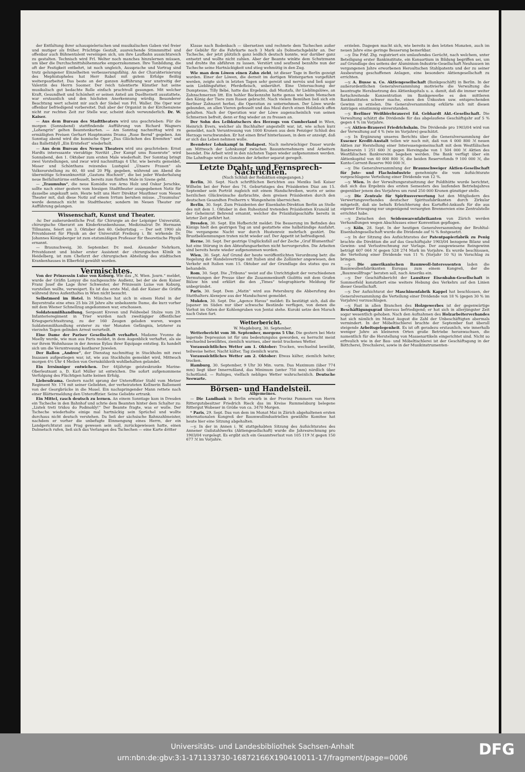der Entfaltung ihrer schauspielerischen und musikalischen Gaben viel freier und mutiger als früher. Prächtige Gestalt, ausreichende Stimmmittel und offenbar auch Bühnentalent vereinigen sich, um ihre Laufbahn aussichtsreich zu gestalten. Technisch wird Frl. Welter noch manches hinzulernen müssen, um über die Durchschnittshöhenmarke emporzukommen. Ihre Tonbildung, die oft der Festigkeit entbehrt, ist noch ungleich, Aussprache und Vortrag sind trotz gelungener Einzelheiten verbesserungsfähig. An der Charakterisierung des Mephistopheles hat Herr Rabot mit gutem Erfolge fleißig weitergearbeitet. Das beste an der ganzen Aufführung war unstreitig der Valentin des Herrn Soomer. Der reich talentierte Künstler hat seine musikalisch gut bedachte Rolle einfach prachtvoll gesungen. Mit welcher Kraft, Gesundheit und Schönheit er seinen Anteil am Duellterzett ausstattete, war erstaunlich und den höchsten Anerkennung würdig. Besonderer Beachtung wert scheint mir auch der Siebel von Frl. Waller. Die Oper war offenbar befriedigend vorbereitet. Daß aber der Organist in der Kirchenszene nicht zur rechten Zeit zur Stelle war, scheint doch verwunderlich. Dr. W. Kaiser.
— Aus dem Bureau des Stadttheaters wird uns geschrieben: Für die morgen (Sonnabend) stattfindende Aufführung von Richard Wagners „Lohengrin“ gelten Beamtenkarten. — Am Sonntag nachmittag wird zu ermäßigten Preisen Gerhart Hauptmanns Drama „Rose Bernd“ gegeben. Am Sonntag abend wird die komische Oper „Das Glöckchen des Eremiten“ und das Ballettidyll „Ein Erntefest“ wiederholt.
— Aus dem Bureau des Neuen Theaters wird uns geschrieben: Ernst Hardts interessante vieraktige Novität „Der Kampf ums Rosenrote“ wird Sonnabend, den 1. Oktober zum ersten Male wiederholt. Der Sonntag bringt zwei Vorstellungen, und zwar wird nachmittags 4 Uhr, wie bereits gemeldet, Moser und Schönthans reizendes Lustspiel „Unsere Frauen“ als Volksvorstellung zu 60, 40 und 20 Pfg. gegeben, während am Abend die übermütige Schwanknovität „Gastons Hochzeit“, die bei jeder Wiederholung neue Beifallsstürme entfesselt, bereits zum fünften Male in Szene geht.
— „Traumulus“, die neue Komödie von Arno Holz und Oskar Jerschke, sollte nach einer gestern vom hiesigen Stadttheater ausgegebenen Notiz für dasselbe angekauft sein. Heute teilt uns Herr Direktor Mauthner vom Neuen Theater mit, daß diese Notiz auf einem Irrtum beruhen müsse. „Traumulus“ werde demnach nicht im Stadttheater, sondern im Neuen Theater zur Aufführung gelangen.
Wissenschaft, Kunst und Theater.
-hc Der außerordentliche Prof. für Chirurgie an der Leipziger Universität, chirurgische Oberarzt am Kinderkrankenhause, Medizinalrat Dr. Hermann Tillmanns, feiert am 3. Oktober den 60. Geburtstag. — Der seit 1900 als Privatdozent für Physik an der Universität Freiburg i. Br. wirkende Dr. Johannes Königsberger ist zum etatsmäßigen Professor für theoretische Physik ernannt.
— Braunschweig, 30. September. Dr. med. Alexander Nehrkorn, Privatdozent und bisher erster Assistent der chirurgischen Klinik in Heidelberg, ist zum Chefarzt der chirurgischen Abteilung des städtischen Krankenhauses in Elberfeld gewählt worden.
Vermischtes.
Von der Prinzessin Luise von Koburg. Wie das „N. Wien. Journ.“ meldet, wurde der Gräfin Lonyay die nachgesuchte Audienz, bei der sie dem Kaiser Franz Josef die Lage ihrer Schwester, der Prinzessin Luise von Koburg, vorstellen wollte, verweigert. Es ist das erste Mal, daß der Kaiser die Gräfin während ihres Aufenthaltes in Wien nicht besucht.
Selbstmord im Hotel. In München hat sich in einem Hotel in der Bayerstraße eine etwa 25 bis 28 Jahre alte unbekannte Dame, die kurz vorher mit dem Wiener Schnellzug angekommen war, erschossen.
Soldatenmißhandlung. Sergeant Kreven und Feldwebel Stolze vom 29. Infanterieregiment in Trier wurden nach zweitägiger öffentlicher Kriegsgerichtssitzung, zu der 160 Zeugen geladen waren, wegen Soldatenmißhandlung ersterer zu vier Monaten Gefängnis, letzterer zu vierzehn Tagen gelinden Arrest verurteilt.
Eine Dame der Pariser Gesellschaft verhaftet. Madame Yvonne de Moelly wurde, wie man aus Paris meldet, in dem Augenblick verhaftet, als sie vor ihrem Wohnhause in der Avenue Eylau ihrer Equipage entstieg. Es handelt sich um die Veruntreuung kostbarer Juwelen.
Der Ballon „Andree“, der Dienstag nachmittag in Stockholm mit zwei Insassen aufgestiegen war, ist, wie aus Stockholm gemeldet wird, Mittwoch morgen 4½ Uhr 4 Meilen von Oernsköldsvik wohlbehalten gelandet.
Ein Irrsinniger entwichen. Der 44jährige geisteskranke Marine-Oberleutnant a. D. Karl Müller ist entwichen. Die sofort aufgenommene Verfolgung des Flüchtigen hatte keinen Erfolg.
Liebesdrama. Gestern nacht sprang der Unteroffizier Stahl vom Metzer Regiment Nr. 174 mit seiner Geliebten, der verheirateten Kellnerin Ballement von der Georgbrücke in die Mosel. Ein nachspringender Mann rettete nach einer Blättermeldung den Unteroffizier. Seine Geliebte ertrank.
Ein Mittel, rasch deutsch zu lernen. An einem Sonntage kam in Dresden ein Tscheche in den Bahnhof und schrie dem Beamten hinter dem Schalter zu: „Listek treti tridou do Podmokly!“ Der Beamte fragte, was er wolle. Der Tscheche wiederholte einige mal hartnäckig sein Sprüchel und wollte durchaus nicht deutsch verstehen. Da ließ der sächsische Bahnzahlmeister, nachdem er vorher die unbefugte Einmengung eines Herrn, der ein Landgerichtsrat aus Prag gewesen sein soll, zurückgewiesen hatte, einen Dolmetsch rufen, ließ sich das Verlangen des Tschechen — eine Karte dritter
Klasse nach Bodenbach — übersetzen und rechnete dem Tschechen außer der Gebühr für die Fahrkarte noch 3 Mark als Dolmetschgebühr an. Der Tscheche, der jetzt plötzlich ganz leidlich deutsch konnte, war darüber ganz entsetzt und wollte nicht zahlen. Aber der Beamte winkte dem Schutzmann und drohte ihn abführen zu lassen. Verstört und seufzend bezahlte nun der Tscheche seine Hartnäckigkeit und stieg wehmütig in den Zug.
Wie man dem Löwen einen Zahn zieht, ist dieser Tage in Berlin gezeigt worden. Einer der Löwen, die derzeit im dortigen Wintergarten vorgeführt werden, zeigte sich in letzten Tagen sehr gereizt und nervös und ließ sogar sein Lieblingsfutter, Pferdefleisch, unberührt. Eine Untersuchung der Dompteuse, Tilly Bébé, hatte das Ergebnis, daß Mustafa, ihr Lieblingslöwe, an Zahnschmerzen litt. Ein hohler Backenzahn hatte genau wie beim Menschen den König der Tiere zum Rasen gebracht. Nach vielem Bemühen ließ sich ein Berliner Zahnarzt herbei, die Operation zu unternehmen. Der Löwe wurde gebunden, an allen Vieren gefesselt und das Maul durch einen Holzblock offen gehalten. Nach der Operation war der Löwe augenscheinlich von seinen Schmerzen befreit, denn er fing wieder an zu fressen an.
Der Sohn des Leibkutschers des Herzogs von Cumberland in Wien, Heinrich Evers, welcher als Buchhalter angestellt war, ist, wie schon kurz gemeldet, nach Veruntreuung von 1000 Kronen aus dem Penziger Schloß des Herzogs verschwunden. Er hat einen Brief hinterlassen, in dem er anzeigt, daß er sich das Leben nehmen wolle.
Beendeter Lohnkampf in Budapest. Nach mehrwöchiger Dauer wurde am Mittwoch der Lohnkampf zwischen Bauunternehmern und Arbeitern beendet. Die Arbeit wird in den nächsten Tagen wieder aufgenommen werden. Die Lohnfrage wird zu Gunsten der Arbeiter separat geregelt.
Letzte Draht- und Fernsprech-Nachrichten.
(Nach Schluß der Redaktion eingegangen.)
Berlin, 30. Sept. Nach schriftlichen Berichten aus Mexiko ließ Kaiser Wilhelm bei der Feier des 74. Geburtstages des Präsidenten Diaz am 15. September sein Porträt zugleich mit einem Handschreiben, worin er seine herzlichen Glückwünsche darbrachte, dem greisen Präsidenten durch den deutschen Gesandten Freiherrn v. Wangenheim überreichen.
Berlin, 30. Sept. Zum Präsidenten der Eisenbahn-Direktion Berlin an Stelle des mit dem 1. Oktober in den Ruhestand tretenden Präsidenten Kranold ist der Geheimrat Behrend ernannt, welcher die Präsidialgeschäfte bereits in letzter Zeit geführt hat.
Dresden, 30. Sept. Ein Hofbericht meldet: Die Besserung im Befinden des Königs hielt den gestrigen Tag an und gestattete eine halbstündige Ausfahrt. Die vergangene Nacht war durch Hustenreiz mehrfach gestört. Die Brustbeklemmungen traten nicht wieder auf. Der Appetit ist befriedigend.
Herne, 30. Sept. Der gestrige Unglücksfall auf der Zeche „Graf Blumenthal“ hat eine Störung in den Abteufungsarbeiten nicht hervorgerufen. Die Arbeiten sind bereits heute wieder aufgenommen worden.
Wien, 30. Sept. Auf Grund der heute veröffentlichten Verordnung betr. die Regelung der Handelsverträge mit Italien sind die Zollämter angewiesen, den Verkehr mit Italien vom 15. Oktober auf der Grundlage des status quo zu behandeln.
Rom, 30. Sept. Die „Tribuna“ weist auf die Unrichtigkeit der verschiedenen Vermutungen der Presse über die Zusammenkunft Giolittis mit dem Grafen Bülow hin und erklärt die den „Times“ telegraphierte Meldung für unbegründet.
Paris, 30. Sept. Dem „Matin“ wird aus Petersburg die Abberufung des Statthalters Alexejew aus der Mandschurei gemeldet.
Mukden, 30. Sept. Die „Agence Havas“ meldet: Es bestätigt sich, daß die Japaner im Süden nur über schwache Bestände verfügen, von denen die Vorhut im Osten der Kohlengruben von Jentai stehe. Kuroki setze den Marsch nach Osten fort.
Wetterbericht.
W. Magdeburg, 30. September.
Wetterbericht vom 30. September, morgens 5 Uhr. Die gestern bei Metz lagernde Depression ist für uns bedeutungslos geworden, es herrscht meist wechselnd bewölktes, ziemlich warmes, aber meist trockenes Wetter.
Voraussichtliches Wetter am 1. Oktober: Trocken, wechselnd bewölkt, teilweise heiter, Nacht kälter, Tag ziemlich warm.
Voraussichtliches Wetter am 2. Oktober: Etwas kälter, ziemlich heiter, trocken.
Hamburg, 30. September, 9 Uhr 30 Min. vorm. Das Maximum (über 774 mm) liegt über Innerrußland, das Minimum (unter 750 mm) nördlich über Schottland. — Ruhiges, vielfach nebliges Wetter wahrscheinlich. Deutsche Seewarte.
Börsen- und Handelsteil.
Allgemeines.
— Die Landbank in Berlin erwarb in der Provinz Pommern von Herrn Rittergutsbesitzer Friedrich Rieck das im Kreise Rummelsburg belegene Rittergut Wobeser in Größe von ca. 3470 Morgen.
* Paris, 29. Sept. Das von dem im Monat Mai in Zürich abgehaltenen ersten internationalen Kongreß der Baumwollindustriellen gewählte Komitee hat heute hier eine Sitzung abgehalten.
—y. In der in Annen i. W. stattgehabten Sitzung des Aufsichtsrates des Annener Gußstahlwerks (Aktiengesellschaft) wurde die Jahresrechnung pro 1903/04 vorgelegt. Es ergibt sich ein Gesamtverlust von 105 119 ℳ gegen 150 677 ℳ im Vorjahre.
erzielen. Dagegen macht sich, wie bereits in den letzten Monaten, auch im neuen Jahre eine geringe Besserung bemerkbar.
—y. Die Frkf. Ztg. registriert ein umlaufendes Gerücht, nach welchem, unter Beteiligung erster Bankinstitute, ein Konsortium in Bildung begriffen sei, um auf Grundlage des seitens der Aluminium-Industrie-Gesellschaft Neuhausen im vergangenen Jahre erworbenen Heroultschen Stahlpatents und der zu seiner Ausbeutung geschaffenen Anlagen, eine besondere Aktiengesellschaft zu errichten.
—y. A. Busse u. Co. Aktiengesellschaft (Bankgeschäft) in Berlin. In der außerordentlichen Generalversammlung motivierte die Verwaltung die beantragte Herabsetzung des Aktienkapitals u. a. damit, daß die immer weiter fortschreitende Konzentration im Bankgewerbe es den mittleren Bankinstituten schwer mache, einen den Unkosten usw. entsprechenden Gewinn zu erzielen. Die Generalversammlung erklärte sich mit diesen Anträgen einstimmig einverstanden.
—y. Berliner Weißbierbrauerei Ed. Gebhardt Akt.-Gesellschaft. Die Verwaltung schätzt die Dividende für das abgelaufene Geschäftsjahr auf 5 % gegen 4 % im Vorjahre.
—y. Aktien-Brauerei Friedrichshain. Die Dividende pro 1903/04 wird von der Verwaltung auf 4 % (wie im Vorjahre) geschätzt.
—y. In Ergänzung unseres Berichts über die Generalversammlung der Essener Kredit-Anstalt teilen wir noch mit, daß von 4 000 800 ℳ neuen Aktien zur Herstellung einer Interessengemeinschaft mit dem Westfälischen Bankverein 1 251 600 ℳ gegen Hereingabe von 1 504 000 ℳ Aktien des Westfälischen Bankvereins begeben werden. Die Bank verfügt über ein Aktienkapital von 40 000 800 ℳ, die beiden Reservefonds 9 100 000 ℳ, die Konto-Corrent-Reserve 900 000 ℳ.
—y. Die Generalversammlung der Braunschweiger Aktien-Gesellschaft für Jute- und Flachsindustrie genehmigte die vom Aufsichtsrate vorgeschlagene Verteilung einer Dividende von 12 %.
—y. Wien. In der Verwaltungsratssitzung der Poldihütte wurde berichtet, daß sich das Ergebnis des ersten Semesters des laufenden Betriebsjahres gegenüber jenem des Vorjahres um rund 250 000 Kronen günstiger stelle.
—y. Die Zentrale für Spiritusverwertung hat den Mitgliedern des Verwertungsverbandes deutscher Spiritusfabrikanten durch Zirkular mitgeteilt, daß sie behufs Erleichterung des Kartoffel-Ankaufs für die aus eigener Erzeugung nur ungenügend versorgten Brennereien eine Zentralstelle errichtet habe.
—y. Zwischen den Seidenwarenfabrikanten von Zürich werden Verhandlungen wegen Abschlusses einer Konvention gepflogen.
—y. Köln, 28. Sept. In der heutigen Generalversammlung der Brohltal-Eisenbahngesellschaft wurde die Dividende auf ½ % festgesetzt.
—y. In der Sitzung des Aufsichtsrates der Patentpapierfabrik zu Penig brachte die Direktion die auf das Geschäftsjahr 1903/04 bezogene Bilanz und Gewinn- und Verlustrechnung zur Vorlage. Der ausgewiesene Reingewinn beträgt 607 064 ℳ gegen 528 274 Mark im Vorjahre. Es wurde beschlossen, die Verteilung einer Dividende von 11 % (Vorjahr 10 %) in Vorschlag zu bringen.
—y. Die amerikanischen Baumwoll-Interessenten laden die Baumwollenfabrikanten Europas zum einem Kongreß, der die „Baumwollfrage“ beraten soll, nach Amerika ein.
—y. Der Geschäftsbericht der Lausitzer Eisenbahn-Gesellschaft in Sommerfeld konstatiert eine weitere Hebung des Verkehrs auf den Linien dieser Gesellschaft.
—y. Der Aufsichtsrat der Maschinenfabrik Kappel hat beschlossen, der Generalversammlung die Verteilung einer Dividende von 18 % (gegen 30 % im Vorjahre) vorzuschlagen.
—y. Fast in allen Branchen des Holzgewerbes ist der gegenwärtige Beschäftigungsgrad überaus befriedigend; er hat sich in allerjüngster Zeit sogar wesentlich gehoben. Nach den Aufnahmen des Holzarbeiterverbandes hat sich nämlich im Monat August die Zahl der Unbeschäftigten abermals vermindert. In der Möbeltischlerei brachte der September fast überall steigende Arbeitsgelegenheit. Es ist oft geradezu erstaunlich, wie innerhalb weniger Jahre an kleineren Orten große Betriebe heranwachsen, die namentlich für die Herstellung von Massenartikeln eingerichtet sind. Nicht so erfreulich wie in der Bau- und Möbeltischlerei ist der Geschäftsgang in der Böttcherei, Drechslerei, sowie in der Musikinstrumenten-
Universitäts- und Landesbibliothek Sachsen-Anhalt
urn:nbn:de:gbv:3:1-171133730-16872166X190410011-17/fragment/page=0006
DFG